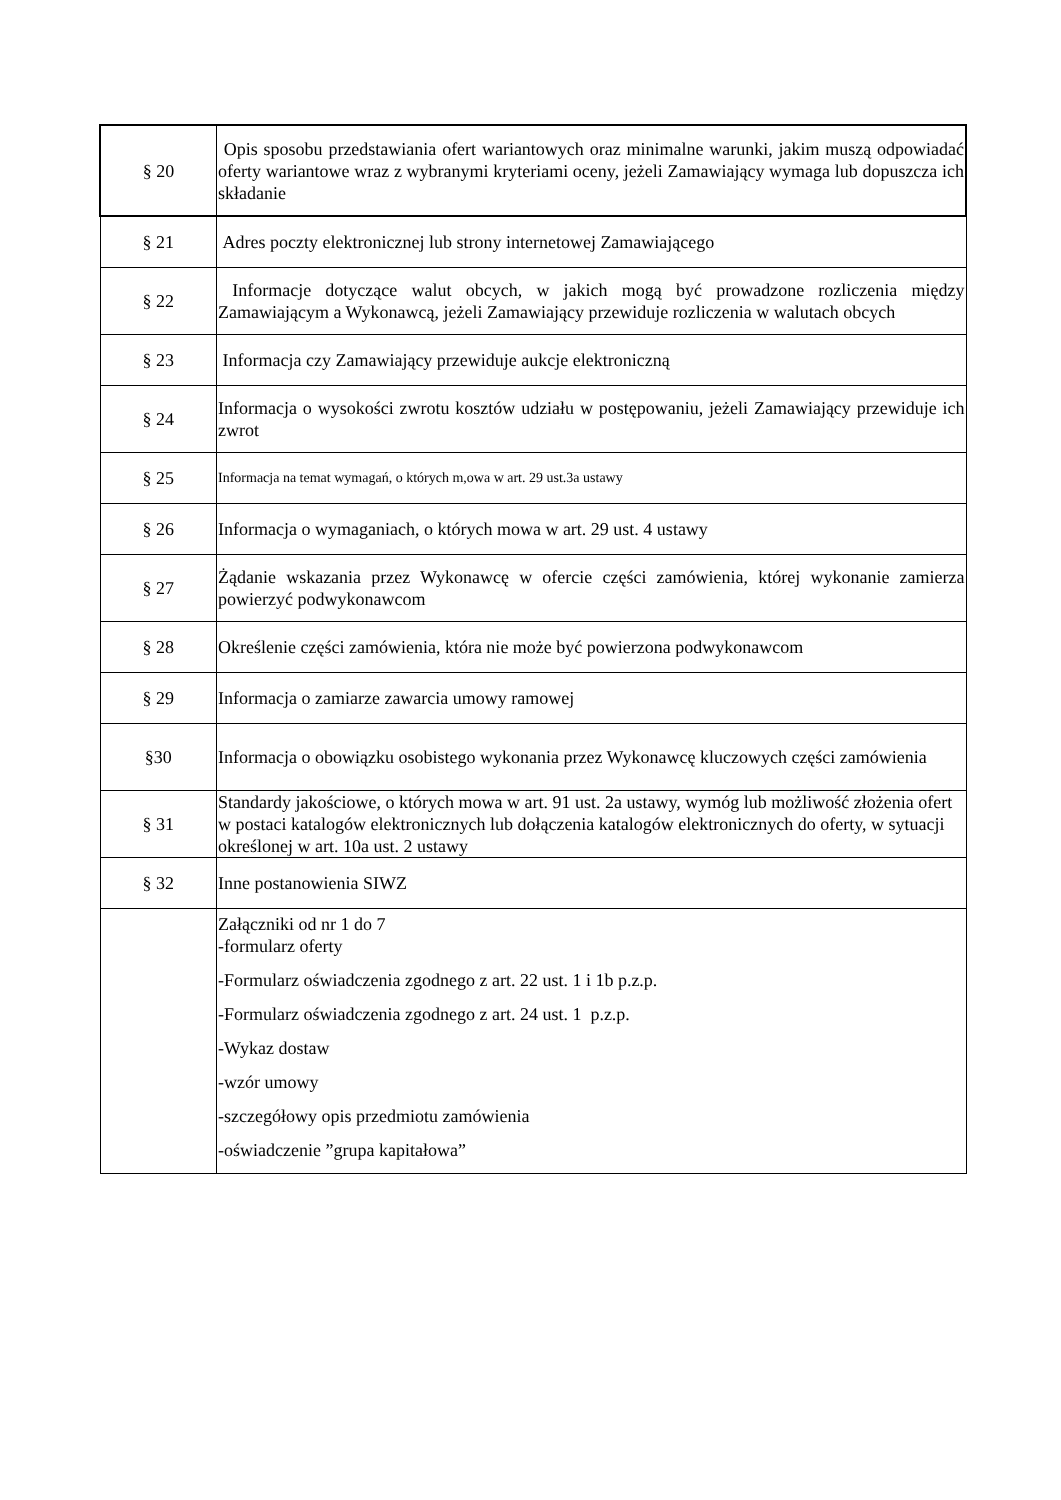| § 20 | Opis sposobu przedstawiania ofert wariantowych oraz minimalne warunki, jakim muszą odpowiadać oferty wariantowe wraz z wybranymi kryteriami oceny, jeżeli Zamawiający wymaga lub dopuszcza ich składanie |
| § 21 | Adres poczty elektronicznej lub strony internetowej Zamawiającego |
| § 22 | Informacje dotyczące walut obcych, w jakich mogą być prowadzone rozliczenia między Zamawiającym a Wykonawcą, jeżeli Zamawiający przewiduje rozliczenia w walutach obcych |
| § 23 | Informacja czy Zamawiający przewiduje aukcje elektroniczną |
| § 24 | Informacja o wysokości zwrotu kosztów udziału w postępowaniu, jeżeli Zamawiający przewiduje ich zwrot |
| § 25 | Informacja na temat wymagań, o których m,owa w art. 29 ust.3a ustawy |
| § 26 | Informacja o wymaganiach, o których mowa w art. 29 ust. 4 ustawy |
| § 27 | Żądanie wskazania przez Wykonawcę w ofercie części zamówienia, której wykonanie zamierza powierzyć podwykonawcom |
| § 28 | Określenie części zamówienia, która nie może być powierzona podwykonawcom |
| § 29 | Informacja o zamiarze zawarcia umowy ramowej |
| §30 | Informacja o obowiązku osobistego wykonania przez Wykonawcę kluczowych części zamówienia |
| § 31 | Standardy jakościowe, o których mowa w art. 91 ust. 2a ustawy, wymóg lub możliwość złożenia ofert w postaci katalogów elektronicznych lub dołączenia katalogów elektronicznych do oferty, w sytuacji określonej w art. 10a ust. 2 ustawy |
| § 32 | Inne postanowienia SIWZ |
| | Załączniki od nr 1 do 7 -formularz oferty -Formularz oświadczenia zgodnego z art. 22 ust. 1 i 1b p.z.p. -Formularz oświadczenia zgodnego z art. 24 ust. 1 p.z.p. -Wykaz dostaw -wzór umowy -szczegółowy opis przedmiotu zamówienia -oświadczenie ”grupa kapitałowa” |